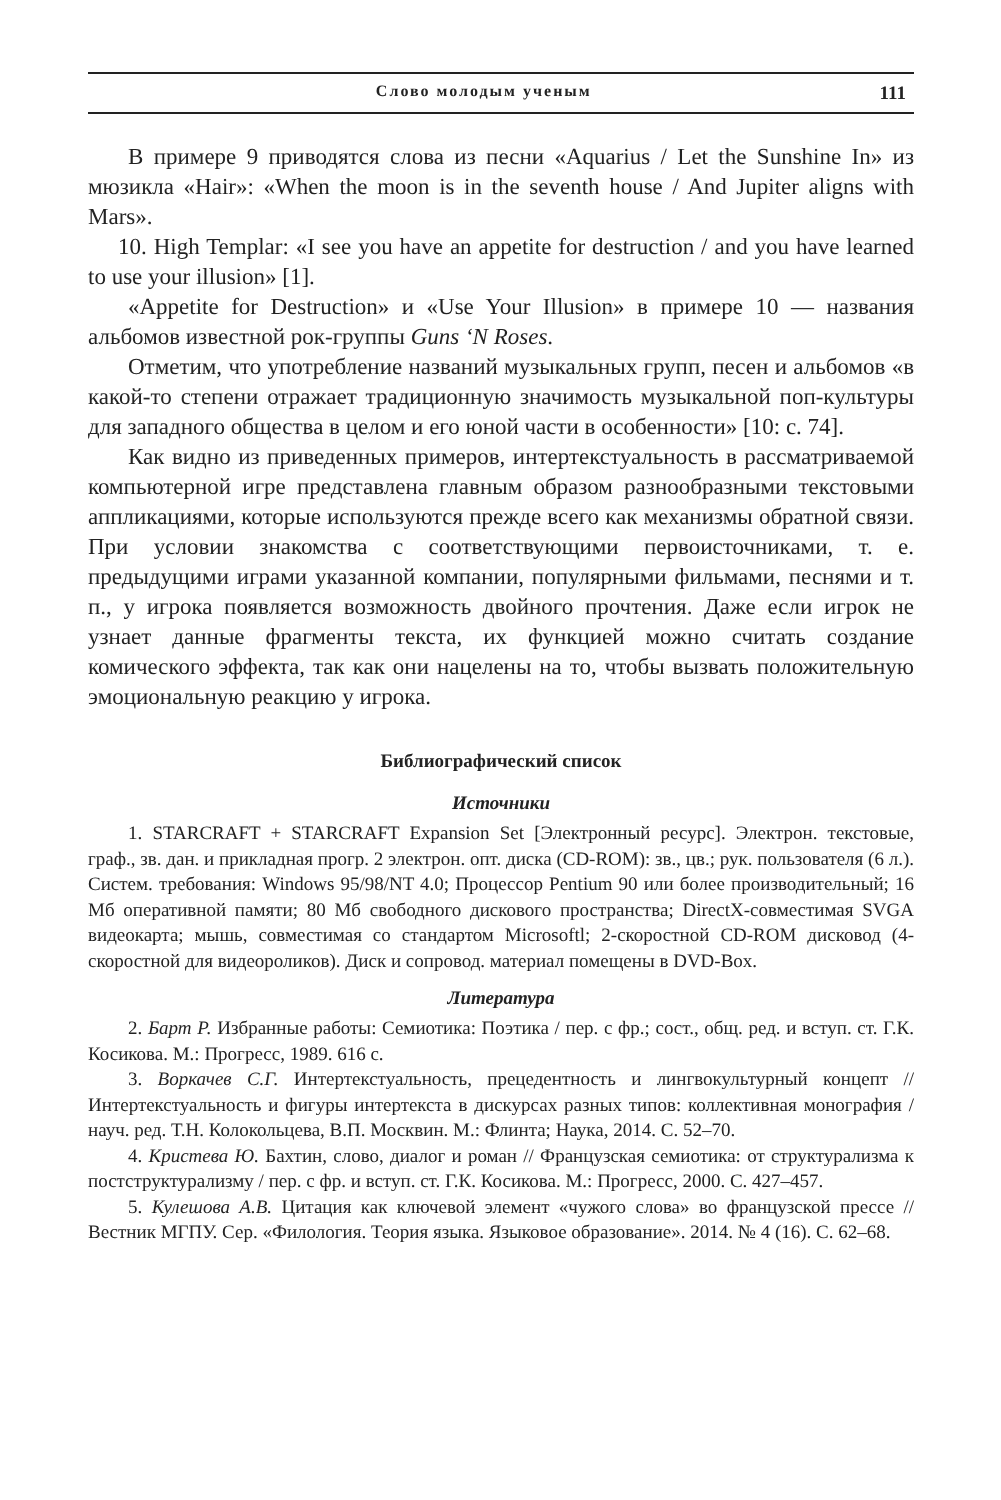Слово молодым ученым 111
В примере 9 приводятся слова из песни «Aquarius / Let the Sunshine In» из мюзикла «Hair»: «When the moon is in the seventh house / And Jupiter aligns with Mars».
10. High Templar: «I see you have an appetite for destruction / and you have learned to use your illusion» [1].
«Appetite for Destruction» и «Use Your Illusion» в примере 10 — названия альбомов известной рок-группы Guns ‘N Roses.
Отметим, что употребление названий музыкальных групп, песен и альбомов «в какой-то степени отражает традиционную значимость музыкальной поп-культуры для западного общества в целом и его юной части в особенности» [10: с. 74].
Как видно из приведенных примеров, интертекстуальность в рассматриваемой компьютерной игре представлена главным образом разнообразными текстовыми аппликациями, которые используются прежде всего как механизмы обратной связи. При условии знакомства с соответствующими первоисточниками, т. е. предыдущими играми указанной компании, популярными фильмами, песнями и т. п., у игрока появляется возможность двойного прочтения. Даже если игрок не узнает данные фрагменты текста, их функцией можно считать создание комического эффекта, так как они нацелены на то, чтобы вызвать положительную эмоциональную реакцию у игрока.
Библиографический список
Источники
1. STARCRAFT + STARCRAFT Expansion Set [Электронный ресурс]. Электрон. текстовые, граф., зв. дан. и прикладная прогр. 2 электрон. опт. диска (CD-ROM): зв., цв.; рук. пользователя (6 л.). Систем. требования: Windows 95/98/NT 4.0; Процессор Pentium 90 или более производительный; 16 Мб оперативной памяти; 80 Мб свободного дискового пространства; DirectX-совместимая SVGA видеокарта; мышь, совместимая со стандартом Microsoftl; 2-скоростной CD-ROM дисковод (4-скоростной для видеороликов). Диск и сопровод. материал помещены в DVD-Box.
Литература
2. Барт Р. Избранные работы: Семиотика: Поэтика / пер. с фр.; сост., общ. ред. и вступ. ст. Г.К. Косикова. М.: Прогресс, 1989. 616 с.
3. Воркачев С.Г. Интертекстуальность, прецедентность и лингвокультурный концепт // Интертекстуальность и фигуры интертекста в дискурсах разных типов: коллективная монография / науч. ред. Т.Н. Колокольцева, В.П. Москвин. М.: Флинта; Наука, 2014. С. 52–70.
4. Кристева Ю. Бахтин, слово, диалог и роман // Французская семиотика: от структурализма к постструктурализму / пер. с фр. и вступ. ст. Г.К. Косикова. М.: Прогресс, 2000. С. 427–457.
5. Кулешова А.В. Цитация как ключевой элемент «чужого слова» во французской прессе // Вестник МГПУ. Сер. «Филология. Теория языка. Языковое образование». 2014. № 4 (16). С. 62–68.